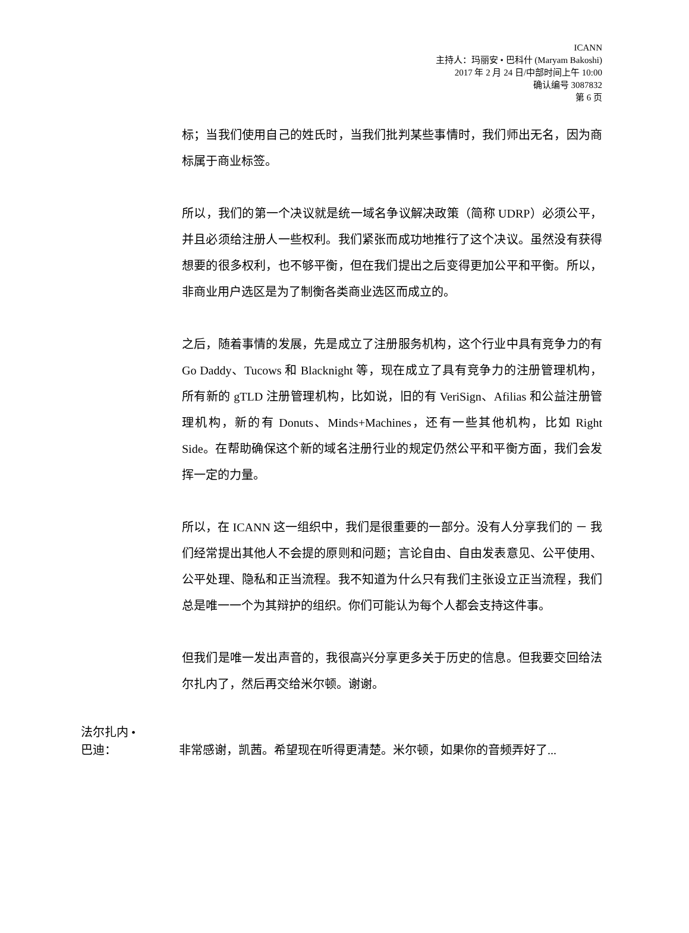ICANN
主持人：玛丽安 • 巴科什 (Maryam Bakoshi)
2017 年 2 月 24 日/中部时间上午 10:00
确认编号 3087832
第 6 页
标；当我们使用自己的姓氏时，当我们批判某些事情时，我们师出无名，因为商标属于商业标签。
所以，我们的第一个决议就是统一域名争议解决政策（简称 UDRP）必须公平，并且必须给注册人一些权利。我们紧张而成功地推行了这个决议。虽然没有获得想要的很多权利，也不够平衡，但在我们提出之后变得更加公平和平衡。所以，非商业用户选区是为了制衡各类商业选区而成立的。
之后，随着事情的发展，先是成立了注册服务机构，这个行业中具有竞争力的有 Go Daddy、Tucows 和 Blacknight 等，现在成立了具有竞争力的注册管理机构，所有新的 gTLD 注册管理机构，比如说，旧的有 VeriSign、Afilias 和公益注册管理机构，新的有 Donuts、Minds+Machines，还有一些其他机构，比如 Right Side。在帮助确保这个新的域名注册行业的规定仍然公平和平衡方面，我们会发挥一定的力量。
所以，在 ICANN 这一组织中，我们是很重要的一部分。没有人分享我们的 － 我们经常提出其他人不会提的原则和问题；言论自由、自由发表意见、公平使用、公平处理、隐私和正当流程。我不知道为什么只有我们主张设立正当流程，我们总是唯一一个为其辩护的组织。你们可能认为每个人都会支持这件事。
但我们是唯一发出声音的，我很高兴分享更多关于历史的信息。但我要交回给法尔扎内了，然后再交给米尔顿。谢谢。
法尔扎内 •
巴迪：
非常感谢，凯茜。希望现在听得更清楚。米尔顿，如果你的音频弄好了...